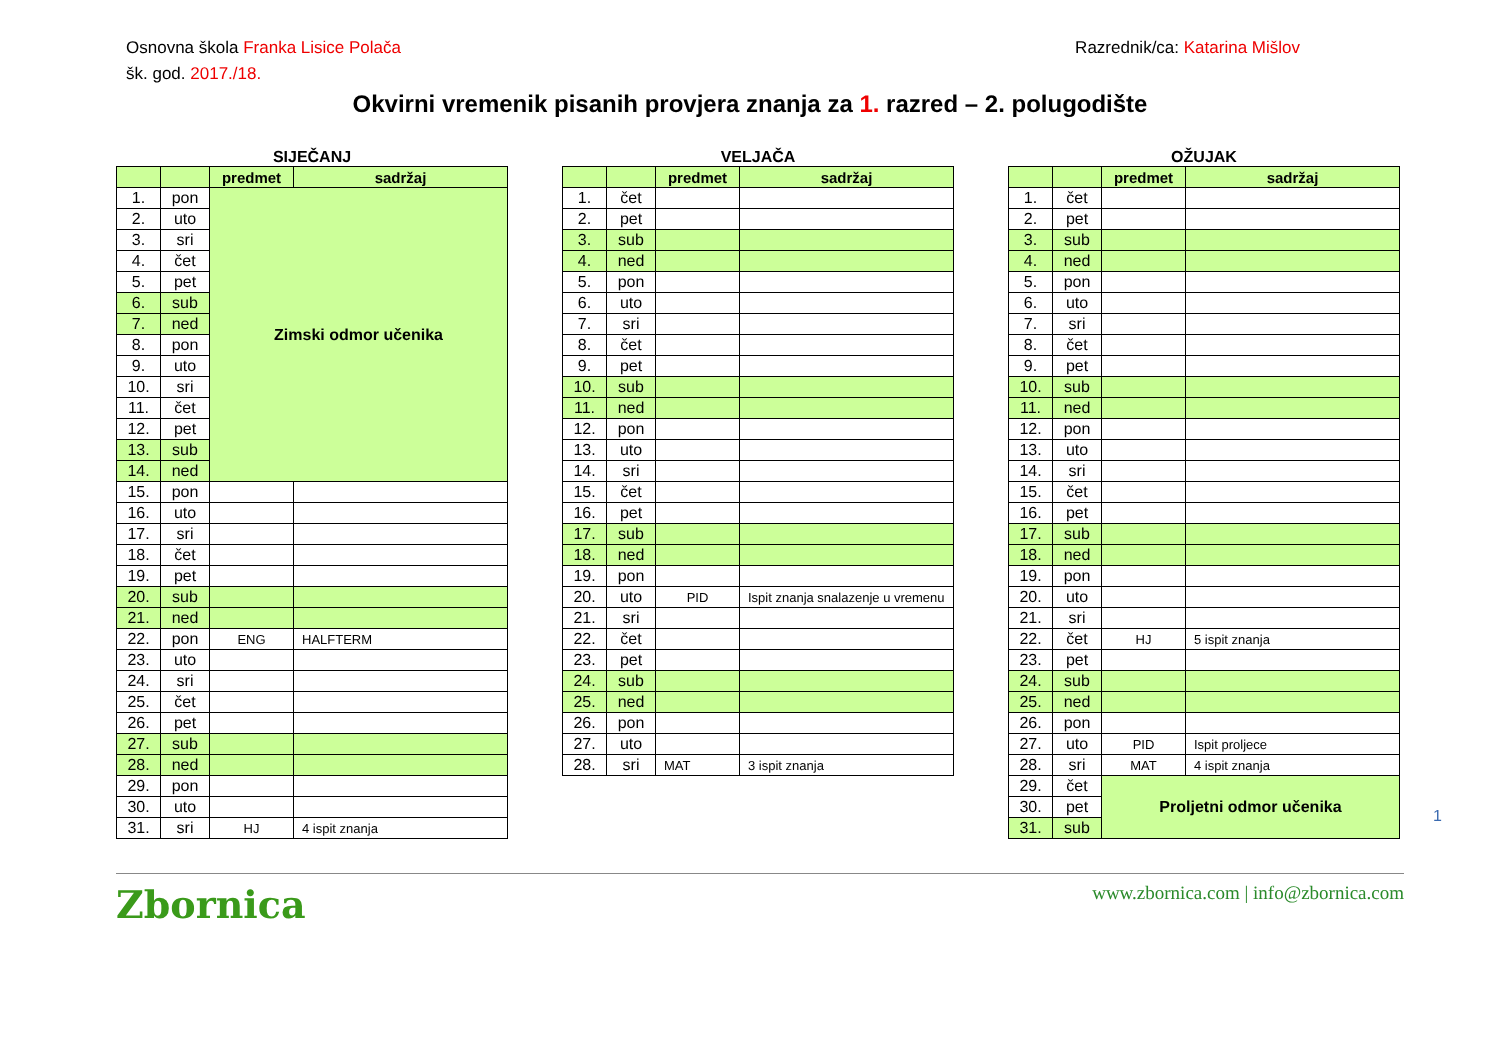Osnovna škola Franka Lisice Polača
Razrednik/ca: Katarina Mišlov
šk. god. 2017./18.
Okvirni vremenik pisanih provjera znanja za 1. razred – 2. polugodište
SIJEČANJ
| | | predmet | sadržaj |
| --- | --- | --- | --- |
| 1. | pon | Zimski odmor učenika | |
| 2. | uto | | |
| 3. | sri | | |
| 4. | čet | | |
| 5. | pet | | |
| 6. | sub | | |
| 7. | ned | | |
| 8. | pon | | |
| 9. | uto | | |
| 10. | sri | | |
| 11. | čet | | |
| 12. | pet | | |
| 13. | sub | | |
| 14. | ned | | |
| 15. | pon | | |
| 16. | uto | | |
| 17. | sri | | |
| 18. | čet | | |
| 19. | pet | | |
| 20. | sub | | |
| 21. | ned | | |
| 22. | pon | ENG | HALFTERM |
| 23. | uto | | |
| 24. | sri | | |
| 25. | čet | | |
| 26. | pet | | |
| 27. | sub | | |
| 28. | ned | | |
| 29. | pon | | |
| 30. | uto | | |
| 31. | sri | HJ | 4 ispit znanja |
VELJAČA
| | | predmet | sadržaj |
| --- | --- | --- | --- |
| 1. | čet | | |
| 2. | pet | | |
| 3. | sub | | |
| 4. | ned | | |
| 5. | pon | | |
| 6. | uto | | |
| 7. | sri | | |
| 8. | čet | | |
| 9. | pet | | |
| 10. | sub | | |
| 11. | ned | | |
| 12. | pon | | |
| 13. | uto | | |
| 14. | sri | | |
| 15. | čet | | |
| 16. | pet | | |
| 17. | sub | | |
| 18. | ned | | |
| 19. | pon | | |
| 20. | uto | PID | Ispit znanja snalazenje u vremenu |
| 21. | sri | | |
| 22. | čet | | |
| 23. | pet | | |
| 24. | sub | | |
| 25. | ned | | |
| 26. | pon | | |
| 27. | uto | | |
| 28. | sri | MAT | 3 ispit znanja |
OŽUJAK
| | | predmet | sadržaj |
| --- | --- | --- | --- |
| 1. | čet | | |
| 2. | pet | | |
| 3. | sub | | |
| 4. | ned | | |
| 5. | pon | | |
| 6. | uto | | |
| 7. | sri | | |
| 8. | čet | | |
| 9. | pet | | |
| 10. | sub | | |
| 11. | ned | | |
| 12. | pon | | |
| 13. | uto | | |
| 14. | sri | | |
| 15. | čet | | |
| 16. | pet | | |
| 17. | sub | | |
| 18. | ned | | |
| 19. | pon | | |
| 20. | uto | | |
| 21. | sri | | |
| 22. | čet | HJ | 5 ispit znanja |
| 23. | pet | | |
| 24. | sub | | |
| 25. | ned | | |
| 26. | pon | | |
| 27. | uto | PID | Ispit proljece |
| 28. | sri | MAT | 4 ispit znanja |
| 29. | čet | Proljetni odmor učenika | |
| 30. | pet | | |
| 31. | sub | | |
1
Zbornica
www.zbornica.com | info@zbornica.com